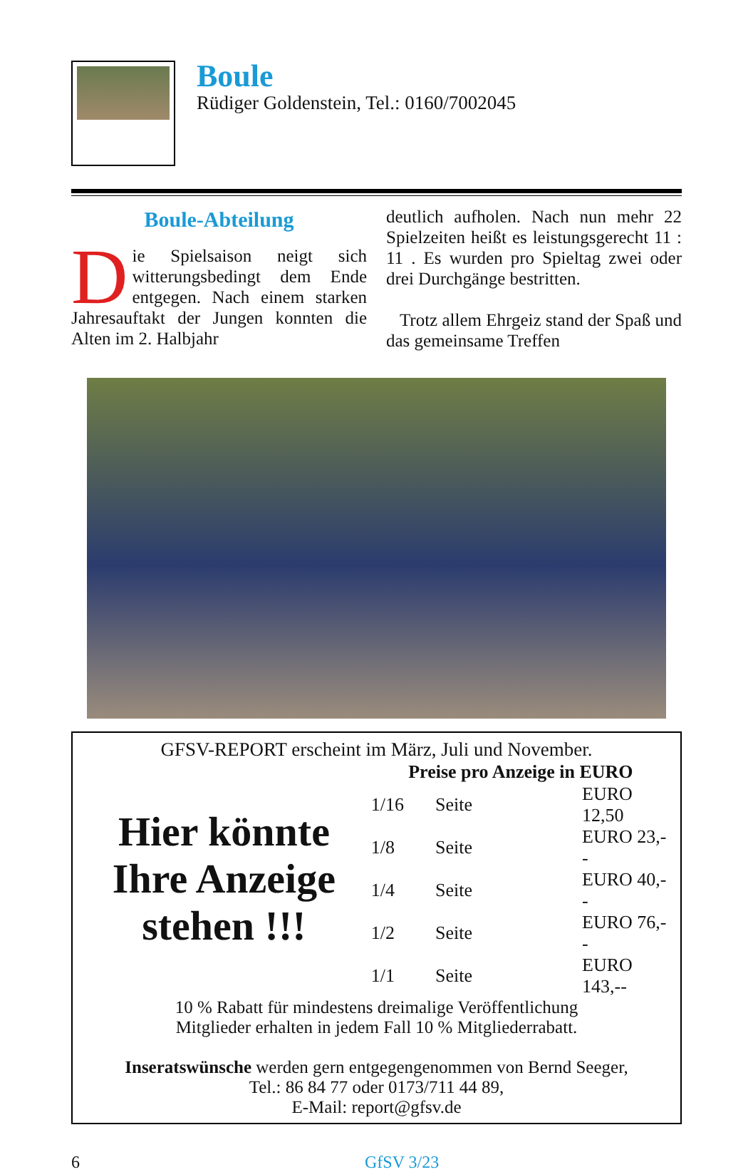Boule
Rüdiger Goldenstein, Tel.: 0160/7002045
Boule-Abteilung
Die Spielsaison neigt sich witterungsbedingt dem Ende entgegen. Nach einem starken Jahresauftakt der Jungen konnten die Alten im 2. Halbjahr
deutlich aufholen. Nach nun mehr 22 Spielzeiten heißt es leistungsgerecht 11 : 11 . Es wurden pro Spieltag zwei oder drei Durchgänge bestritten.
Trotz allem Ehrgeiz stand der Spaß und das gemeinsame Treffen
GFSV-REPORT erscheint im März, Juli und November.
Hier könnte Ihre Anzeige stehen !!!
| Preise pro Anzeige in EURO | | |
| --- | --- | --- |
| 1/16 | Seite | EURO 12,50 |
| 1/8 | Seite | EURO 23,-- |
| 1/4 | Seite | EURO 40,-- |
| 1/2 | Seite | EURO 76,-- |
| 1/1 | Seite | EURO 143,-- |
10 % Rabatt für mindestens dreimalige Veröffentlichung
Mitglieder erhalten in jedem Fall 10 % Mitgliederrabatt.
Inseratswünsche werden gern entgegengenommen von Bernd Seeger,
Tel.: 86 84 77 oder 0173/711 44 89,
E-Mail: report@gfsv.de
6 GfSV 3/23